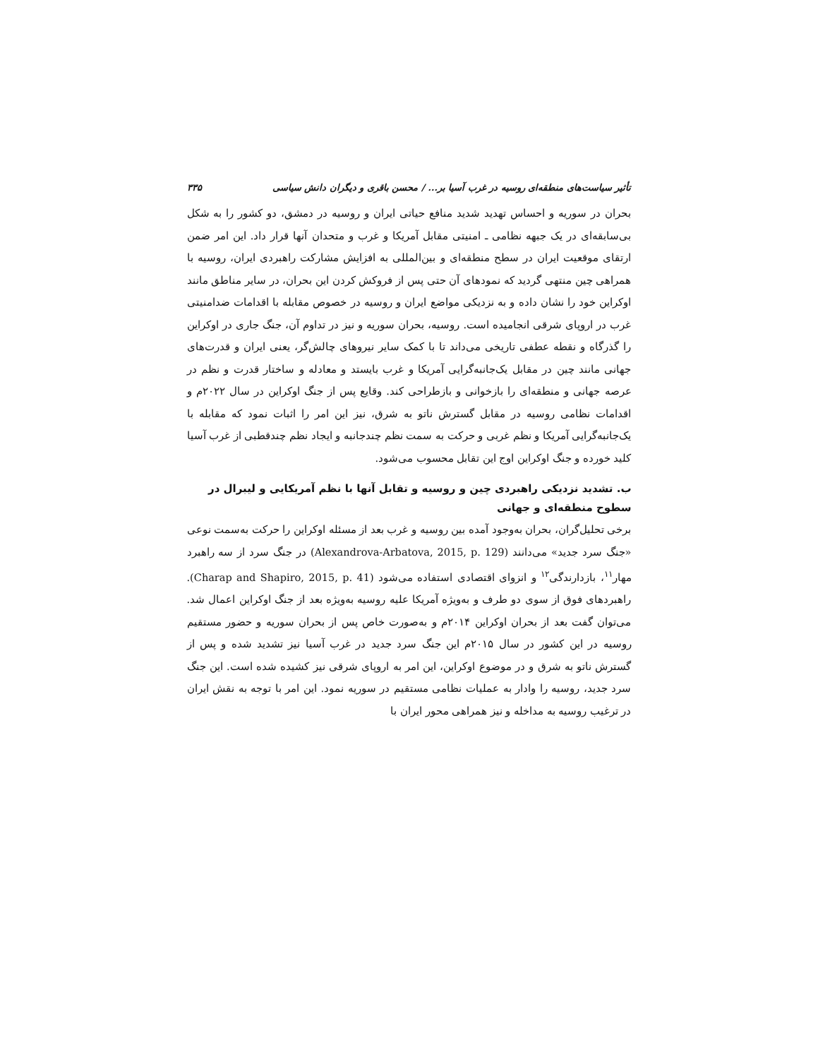تأثیر سیاست‌های منطقه‌ای روسیه در غرب آسیا بر... / محسن باقری و دیگران دانش سیاسی ۳۳۵
بحران در سوریه و احساس تهدید شدید منافع حیاتی ایران و روسیه در دمشق، دو کشور را به شکل بی‌سابقه‌ای در یک جبهه نظامی ـ امنیتی مقابل آمریکا و غرب و متحدان آنها قرار داد. این امر ضمن ارتقای موقعیت ایران در سطح منطقه‌ای و بین‌المللی به افزایش مشارکت راهبردی ایران، روسیه با همراهی چین منتهی گردید که نمودهای آن حتی پس از فروکش کردن این بحران، در سایر مناطق مانند اوکراین خود را نشان داده و به نزدیکی مواضع ایران و روسیه در خصوص مقابله با اقدامات ضدامنیتی غرب در اروپای شرقی انجامیده است. روسیه، بحران سوریه و نیز در تداوم آن، جنگ جاری در اوکراین را گذرگاه و نقطه عطفی تاریخی می‌داند تا با کمک سایر نیروهای چالش‌گر، یعنی ایران و قدرت‌های جهانی مانند چین در مقابل یک‌جانبه‌گرایی آمریکا و غرب بایستد و معادله و ساختار قدرت و نظم در عرصه جهانی و منطقه‌ای را بازخوانی و بازطراحی کند. وقایع پس از جنگ اوکراین در سال ۲۰۲۲م و اقدامات نظامی روسیه در مقابل گسترش ناتو به شرق، نیز این امر را اثبات نمود که مقابله با یک‌جانبه‌گرایی آمریکا و نظم غربی و حرکت به سمت نظم چندجانبه و ایجاد نظم چندقطبی از غرب آسیا کلید خورده و جنگ اوکراین اوج این تقابل محسوب می‌شود.
ب. تشدید نزدیکی راهبردی چین و روسیه و تقابل آنها با نظم آمریکایی و لیبرال در سطوح منطقه‌ای و جهانی
برخی تحلیل‌گران، بحران به‌وجود آمده بین روسیه و غرب بعد از مسئله اوکراین را حرکت به‌سمت نوعی «جنگ سرد جدید» می‌دانند (Alexandrova-Arbatova, 2015, p. 129) در جنگ سرد از سه راهبرد مهار<sup>۱۱</sup>، بازدارندگی<sup>۱۲</sup> و انزوای اقتصادی استفاده می‌شود (Charap and Shapiro, 2015, p. 41). راهبردهای فوق از سوی دو طرف و به‌ویژه آمریکا علیه روسیه به‌ویژه بعد از جنگ اوکراین اعمال شد. می‌توان گفت بعد از بحران اوکراین ۲۰۱۴م و به‌صورت خاص پس از بحران سوریه و حضور مستقیم روسیه در این کشور در سال ۲۰۱۵م این جنگ سرد جدید در غرب آسیا نیز تشدید شده و پس از گسترش ناتو به شرق و در موضوع اوکراین، این امر به اروپای شرقی نیز کشیده شده است. این جنگ سرد جدید، روسیه را وادار به عملیات نظامی مستقیم در سوریه نمود. این امر با توجه به نقش ایران در ترغیب روسیه به مداخله و نیز همراهی محور ایران با